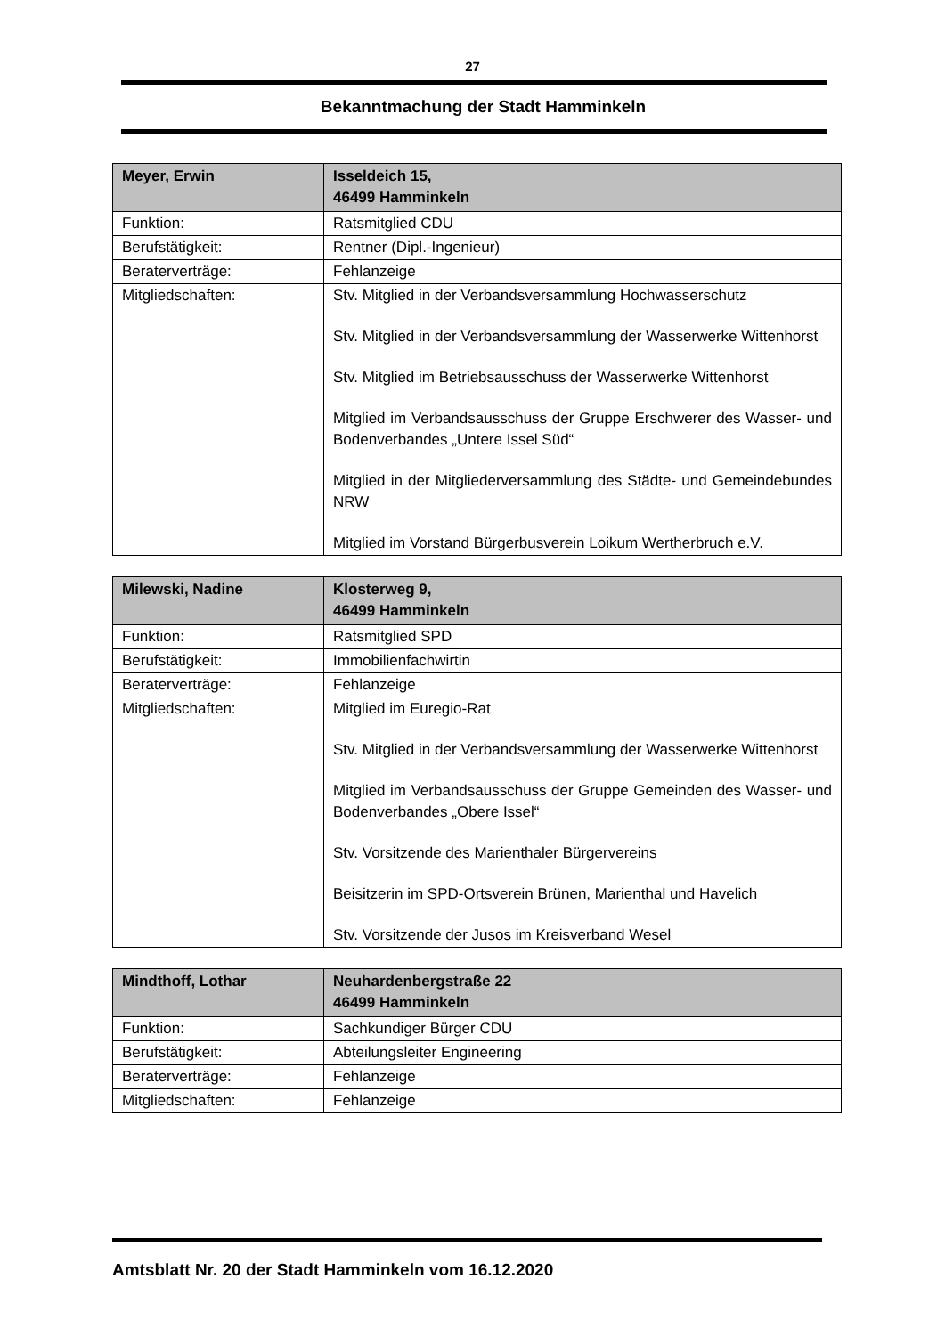27
Bekanntmachung der Stadt Hamminkeln
| Meyer, Erwin | Isseldeich 15, 46499 Hamminkeln |
| Funktion: | Ratsmitglied CDU |
| Berufstätigkeit: | Rentner (Dipl.-Ingenieur) |
| Beraterverträge: | Fehlanzeige |
| Mitgliedschaften: | Stv. Mitglied in der Verbandsversammlung Hochwasserschutz Stv. Mitglied in der Verbandsversammlung der Wasserwerke Wittenhorst Stv. Mitglied im Betriebsausschuss der Wasserwerke Wittenhorst Mitglied im Verbandsausschuss der Gruppe Erschwerer des Wasser- und Bodenverbandes „Untere Issel Süd“ Mitglied in der Mitgliederversammlung des Städte- und Gemeindebundes NRW Mitglied im Vorstand Bürgerbusverein Loikum Wertherbruch e.V. |
| Milewski, Nadine | Klosterweg 9, 46499 Hamminkeln |
| Funktion: | Ratsmitglied SPD |
| Berufstätigkeit: | Immobilienfachwirtin |
| Beraterverträge: | Fehlanzeige |
| Mitgliedschaften: | Mitglied im Euregio-Rat Stv. Mitglied in der Verbandsversammlung der Wasserwerke Wittenhorst Mitglied im Verbandsausschuss der Gruppe Gemeinden des Wasser- und Bodenverbandes „Obere Issel“ Stv. Vorsitzende des Marienthaler Bürgervereins Beisitzerin im SPD-Ortsverein Brünen, Marienthal und Havelich Stv. Vorsitzende der Jusos im Kreisverband Wesel |
| Mindthoff, Lothar | Neuhardenbergstraße 22 46499 Hamminkeln |
| Funktion: | Sachkundiger Bürger CDU |
| Berufstätigkeit: | Abteilungsleiter Engineering |
| Beraterverträge: | Fehlanzeige |
| Mitgliedschaften: | Fehlanzeige |
Amtsblatt Nr. 20 der Stadt Hamminkeln vom 16.12.2020